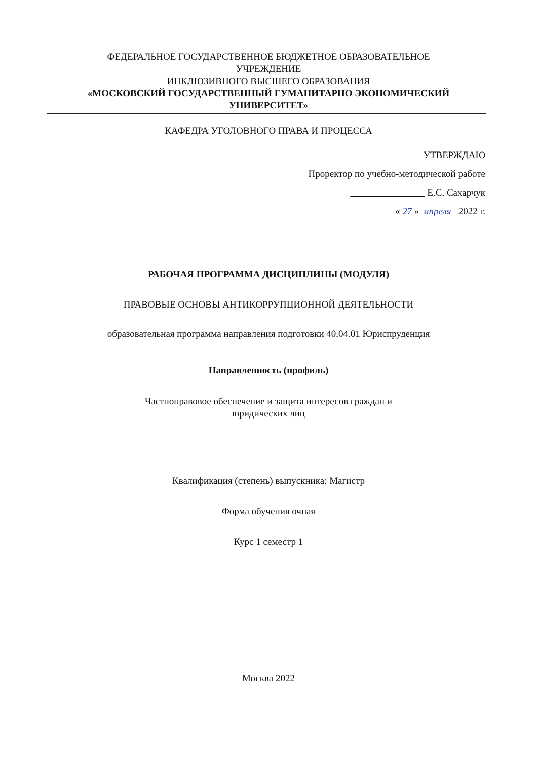ФЕДЕРАЛЬНОЕ ГОСУДАРСТВЕННОЕ БЮДЖЕТНОЕ ОБРАЗОВАТЕЛЬНОЕ
УЧРЕЖДЕНИЕ
ИНКЛЮЗИВНОГО ВЫСШЕГО ОБРАЗОВАНИЯ
«МОСКОВСКИЙ ГОСУДАРСТВЕННЫЙ ГУМАНИТАРНО ЭКОНОМИЧЕСКИЙ
УНИВЕРСИТЕТ»
КАФЕДРА УГОЛОВНОГО ПРАВА И ПРОЦЕССА
УТВЕРЖДАЮ
Проректор по учебно-методической работе
Е.С. Сахарчук
« 27 » апреля 2022 г.
РАБОЧАЯ ПРОГРАММА ДИСЦИПЛИНЫ (МОДУЛЯ)
ПРАВОВЫЕ ОСНОВЫ АНТИКОРРУПЦИОННОЙ ДЕЯТЕЛЬНОСТИ
образовательная программа направления подготовки 40.04.01 Юриспруденция
Направленность (профиль)
Частноправовое обеспечение и защита интересов граждан и
юридических лиц
Квалификация (степень) выпускника: Магистр
Форма обучения очная
Курс 1 семестр 1
Москва 2022